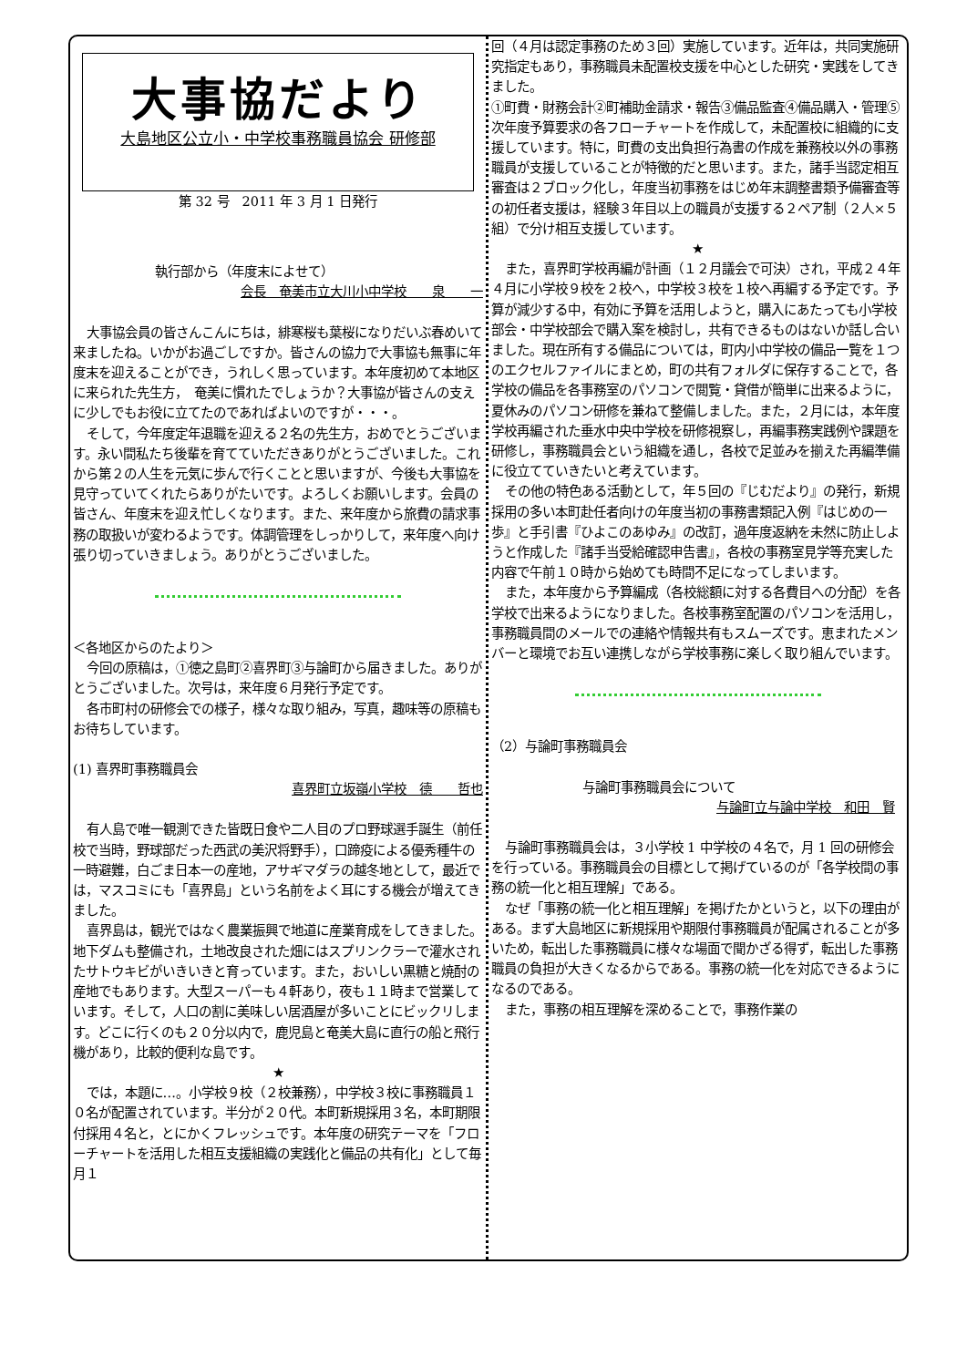大事協だより
大島地区公立小・中学校事務職員協会 研修部
第 32 号　2011 年 3 月 1 日発行
執行部から（年度末によせて）
会長　奄美市立大川小中学校　　泉　　一
大事協会員の皆さんこんにちは，緋寒桜も葉桜になりだいぶ春めいて来ましたね。いかがお過ごしですか。皆さんの協力で大事協も無事に年度末を迎えることができ，うれしく思っています。本年度初めて本地区に来られた先生方，　奄美に慣れたでしょうか？大事協が皆さんの支えに少しでもお役に立てたのであればよいのですが・・・。
そして，今年度定年退職を迎える２名の先生方，おめでとうございます。永い間私たち後輩を育てていただきありがとうございました。これから第２の人生を元気に歩んで行くことと思いますが、今後も大事協を見守っていてくれたらありがたいです。よろしくお願いします。会員の皆さん、年度末を迎え忙しくなります。また、来年度から旅費の請求事務の取扱いが変わるようです。体調管理をしっかりして，来年度へ向け張り切っていきましょう。ありがとうございました。
＜各地区からのたより＞
今回の原稿は，①徳之島町②喜界町③与論町から届きました。ありがとうございました。次号は，来年度６月発行予定です。
各市町村の研修会での様子，様々な取り組み，写真，趣味等の原稿もお待ちしています。
(1) 喜界町事務職員会
喜界町立坂嶺小学校　德　　哲也
有人島で唯一観測できた皆既日食や二人目のプロ野球選手誕生（前任校で当時，野球部だった西武の美沢将野手），口蹄疫による優秀種牛の一時避難，白ごま日本一の産地，アサギマダラの越冬地として，最近では，マスコミにも「喜界島」という名前をよく耳にする機会が増えてきました。
喜界島は，観光ではなく農業振興で地道に産業育成をしてきました。地下ダムも整備され，土地改良された畑にはスプリンクラーで灌水されたサトウキビがいきいきと育っています。また，おいしい黒糖と焼酎の産地でもあります。大型スーパーも４軒あり，夜も１１時まで営業しています。そして，人口の割に美味しい居酒屋が多いことにビックリします。どこに行くのも２０分以内で，鹿児島と奄美大島に直行の船と飛行機があり，比較的便利な島です。
★
では，本題に…。小学校９校（２校兼務），中学校３校に事務職員１０名が配置されています。半分が２０代。本町新規採用３名，本町期限付採用４名と，とにかくフレッシュです。本年度の研究テーマを「フローチャートを活用した相互支援組織の実践化と備品の共有化」として毎月１
回（４月は認定事務のため３回）実施しています。近年は，共同実施研究指定もあり，事務職員未配置校支援を中心とした研究・実践をしてきました。
①町費・財務会計②町補助金請求・報告③備品監査④備品購入・管理⑤次年度予算要求の各フローチャートを作成して，未配置校に組織的に支援しています。特に，町費の支出負担行為書の作成を兼務校以外の事務職員が支援していることが特徴的だと思います。また，諸手当認定相互審査は２ブロック化し，年度当初事務をはじめ年末調整書類予備審査等の初任者支援は，経験３年目以上の職員が支援する２ペア制（２人×５組）で分け相互支援しています。
★
また，喜界町学校再編が計画（１２月議会で可決）され，平成２４年４月に小学校９校を２校へ，中学校３校を１校へ再編する予定です。予算が減少する中，有効に予算を活用しようと，購入にあたっても小学校部会・中学校部会で購入案を検討し，共有できるものはないか話し合いました。現在所有する備品については，町内小中学校の備品一覧を１つのエクセルファイルにまとめ，町の共有フォルダに保存することで，各学校の備品を各事務室のパソコンで閲覧・貸借が簡単に出来るように，夏休みのパソコン研修を兼ねて整備しました。また，２月には，本年度学校再編された垂水中央中学校を研修視察し，再編事務実践例や課題を研修し，事務職員会という組織を通し，各校で足並みを揃えた再編準備に役立てていきたいと考えています。
その他の特色ある活動として，年５回の『じむだより』の発行，新規採用の多い本町赴任者向けの年度当初の事務書類記入例『はじめの一歩』と手引書『ひよこのあゆみ』の改訂，過年度返納を未然に防止しようと作成した『諸手当受給確認申告書』，各校の事務室見学等充実した内容で午前１０時から始めても時間不足になってしまいます。
また，本年度から予算編成（各校総額に対する各費目への分配）を各学校で出来るようになりました。各校事務室配置のパソコンを活用し，事務職員間のメールでの連絡や情報共有もスムーズです。恵まれたメンバーと環境でお互い連携しながら学校事務に楽しく取り組んでいます。
（2）与論町事務職員会
与論町事務職員会について
与論町立与論中学校　和田　賢
与論町事務職員会は，３小学校 1 中学校の４名で，月 1 回の研修会を行っている。事務職員会の目標として掲げているのが「各学校間の事務の統一化と相互理解」である。
なぜ「事務の統一化と相互理解」を掲げたかというと，以下の理由がある。まず大島地区に新規採用や期限付事務職員が配属されることが多いため，転出した事務職員に様々な場面で聞かざる得ず，転出した事務職員の負担が大きくなるからである。事務の統一化を対応できるようになるのである。
また，事務の相互理解を深めることで，事務作業の